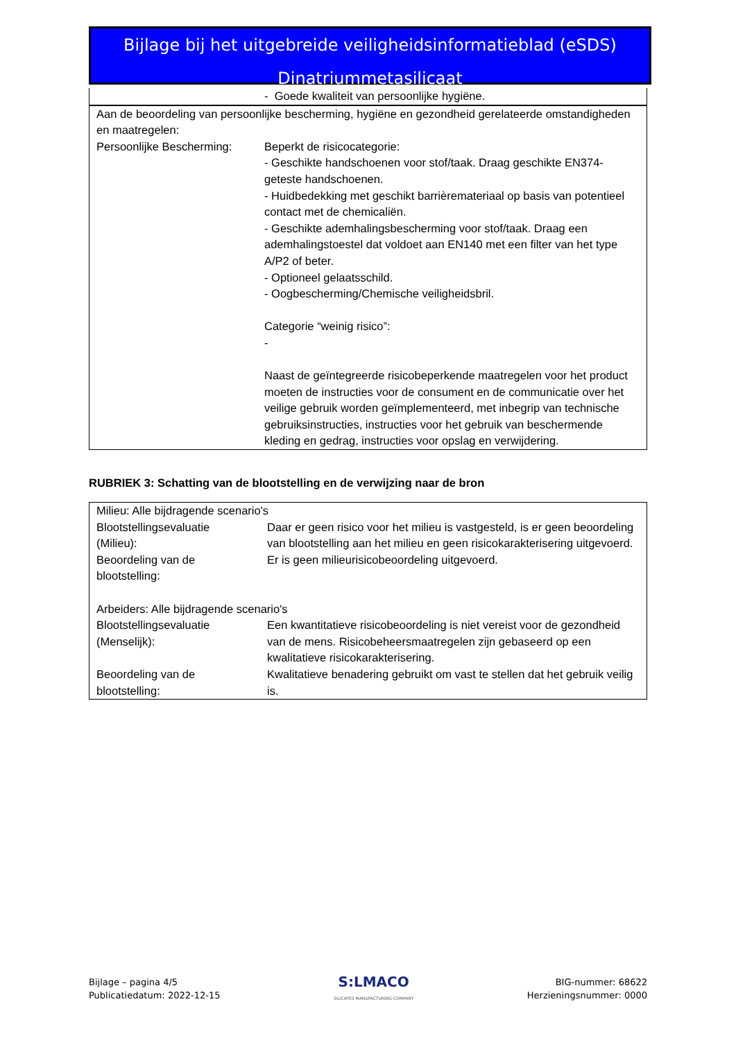Bijlage bij het uitgebreide veiligheidsinformatieblad (eSDS)
Dinatriummetasilicaat
| - Goede kwaliteit van persoonlijke hygiëne. |
| Aan de beoordeling van persoonlijke bescherming, hygiëne en gezondheid gerelateerde omstandigheden en maatregelen: | |
| Persoonlijke Bescherming: | Beperkt de risicocategorie: - Geschikte handschoenen voor stof/taak. Draag geschikte EN374-geteste handschoenen. - Huidbedekking met geschikt barrièremateriaal op basis van potentieel contact met de chemicaliën. - Geschikte ademhalingsbescherming voor stof/taak. Draag een ademhalingstoestel dat voldoet aan EN140 met een filter van het type A/P2 of beter. - Optioneel gelaatsschild. - Oogbescherming/Chemische veiligheidsbril. Categorie “weinig risico”: - Naast de geïntegreerde risicobeperkende maatregelen voor het product moeten de instructies voor de consument en de communicatie over het veilige gebruik worden geïmplementeerd, met inbegrip van technische gebruiksinstructies, instructies voor het gebruik van beschermende kleding en gedrag, instructies voor opslag en verwijdering. |
RUBRIEK 3: Schatting van de blootstelling en de verwijzing naar de bron
| Milieu: Alle bijdragende scenario's | |
| Blootstellingsevaluatie (Milieu): | Daar er geen risico voor het milieu is vastgesteld, is er geen beoordeling van blootstelling aan het milieu en geen risicokarakterisering uitgevoerd. |
| Beoordeling van de blootstelling: | Er is geen milieurisicobeoordeling uitgevoerd. |
| Arbeiders: Alle bijdragende scenario's | |
| Blootstellingsevaluatie (Menselijk): | Een kwantitatieve risicobeoordeling is niet vereist voor de gezondheid van de mens. Risicobeheersmaatregelen zijn gebaseerd op een kwalitatieve risicokarakterisering. |
| Beoordeling van de blootstelling: | Kwalitatieve benadering gebruikt om vast te stellen dat het gebruik veilig is. |
Bijlage – pagina 4/5
Publicatiedatum: 2022-12-15
S:LMACO
SILICATES MANUFACTURING COMPANY
BIG-nummer: 68622
Herzieningsnummer: 0000